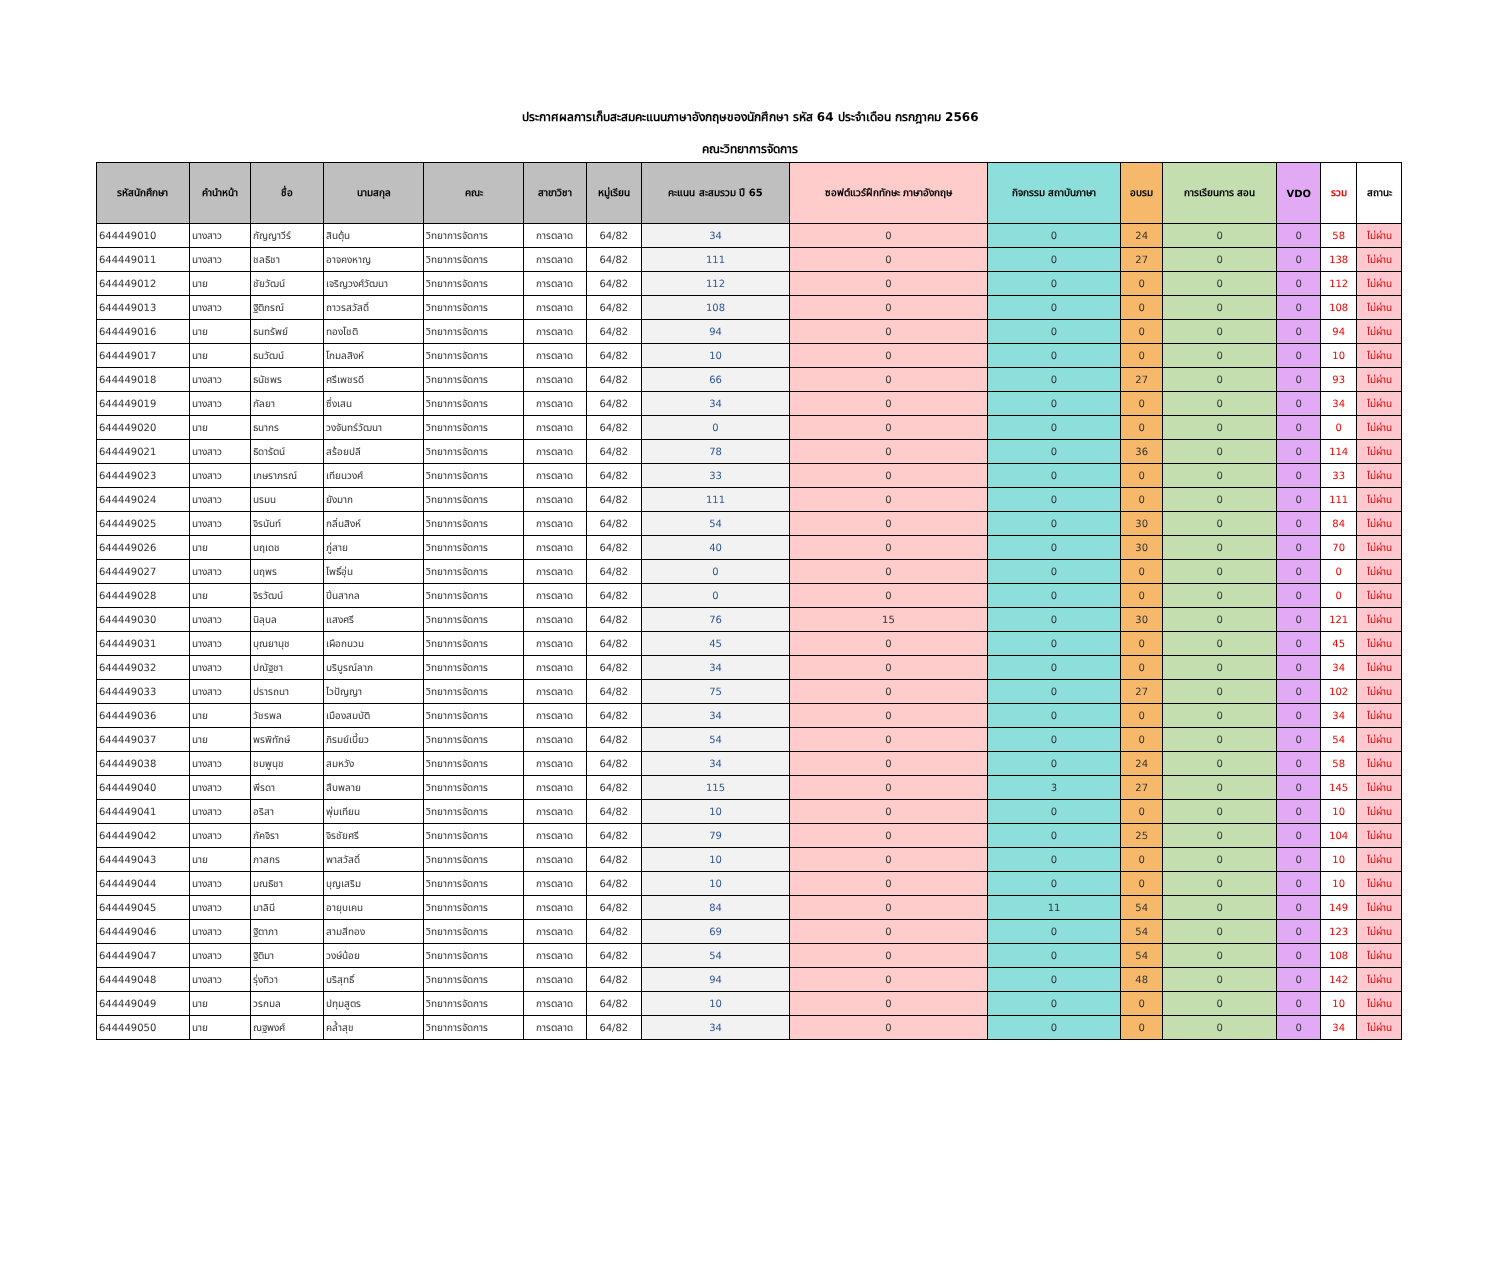ประกาศผลการเก็บสะสมคะแนนภาษาอังกฤษของนักศึกษา รหัส 64 ประจำเดือน กรกฎาคม 2566
คณะวิทยาการจัดการ
| รหัสนักศึกษา | คำนำหน้า | ชื่อ | นามสกุล | คณะ | สาขาวิชา | หมู่เรียน | คะแนน สะสมรวม ปี 65 | ซอฟต์แวร์ฝึกทักษะ ภาษาอังกฤษ | กิจกรรม สถาบันภาษา | อบรม | การเรียนการ สอน | VDO | รวม | สถานะ |
| --- | --- | --- | --- | --- | --- | --- | --- | --- | --- | --- | --- | --- | --- | --- |
| 644449010 | นางสาว | กัญญาวีร์ | สินตุ้น | วิทยาการจัดการ | การตลาด | 64/82 | 34 | 0 | 0 | 24 | 0 | 0 | 58 | ไม่ผ่าน |
| 644449011 | นางสาว | ชลธิชา | อาจคงหาญ | วิทยาการจัดการ | การตลาด | 64/82 | 111 | 0 | 0 | 27 | 0 | 0 | 138 | ไม่ผ่าน |
| 644449012 | นาย | ชัยวัฒน์ | เจริญวงศ์วัฒนา | วิทยาการจัดการ | การตลาด | 64/82 | 112 | 0 | 0 | 0 | 0 | 0 | 112 | ไม่ผ่าน |
| 644449013 | นางสาว | ฐิติภรณ์ | ถาวรสวัสดิ์ | วิทยาการจัดการ | การตลาด | 64/82 | 108 | 0 | 0 | 0 | 0 | 0 | 108 | ไม่ผ่าน |
| 644449016 | นาย | ธนทรัพย์ | ทองโชติ | วิทยาการจัดการ | การตลาด | 64/82 | 94 | 0 | 0 | 0 | 0 | 0 | 94 | ไม่ผ่าน |
| 644449017 | นาย | ธนวัฒน์ | โกมลสิงห์ | วิทยาการจัดการ | การตลาด | 64/82 | 10 | 0 | 0 | 0 | 0 | 0 | 10 | ไม่ผ่าน |
| 644449018 | นางสาว | ธนัชพร | ศรีเพชรดี | วิทยาการจัดการ | การตลาด | 64/82 | 66 | 0 | 0 | 27 | 0 | 0 | 93 | ไม่ผ่าน |
| 644449019 | นางสาว | กัลยา | ซึ่งเสน | วิทยาการจัดการ | การตลาด | 64/82 | 34 | 0 | 0 | 0 | 0 | 0 | 34 | ไม่ผ่าน |
| 644449020 | นาย | ธนากร | วงจันทร์วัฒนา | วิทยาการจัดการ | การตลาด | 64/82 | 0 | 0 | 0 | 0 | 0 | 0 | 0 | ไม่ผ่าน |
| 644449021 | นางสาว | ธิดารัตน์ | สร้อยปลี | วิทยาการจัดการ | การตลาด | 64/82 | 78 | 0 | 0 | 36 | 0 | 0 | 114 | ไม่ผ่าน |
| 644449023 | นางสาว | เกษราภรณ์ | เทียนวงศ์ | วิทยาการจัดการ | การตลาด | 64/82 | 33 | 0 | 0 | 0 | 0 | 0 | 33 | ไม่ผ่าน |
| 644449024 | นางสาว | นรมน | ยังมาก | วิทยาการจัดการ | การตลาด | 64/82 | 111 | 0 | 0 | 0 | 0 | 0 | 111 | ไม่ผ่าน |
| 644449025 | นางสาว | จิรนันท์ | กลิ่นสิงห์ | วิทยาการจัดการ | การตลาด | 64/82 | 54 | 0 | 0 | 30 | 0 | 0 | 84 | ไม่ผ่าน |
| 644449026 | นาย | นฤเดช | ภู่สาย | วิทยาการจัดการ | การตลาด | 64/82 | 40 | 0 | 0 | 30 | 0 | 0 | 70 | ไม่ผ่าน |
| 644449027 | นางสาว | นฤพร | โพธิ์อุ่น | วิทยาการจัดการ | การตลาด | 64/82 | 0 | 0 | 0 | 0 | 0 | 0 | 0 | ไม่ผ่าน |
| 644449028 | นาย | จิรวัฒน์ | ปิ่นสากล | วิทยาการจัดการ | การตลาด | 64/82 | 0 | 0 | 0 | 0 | 0 | 0 | 0 | ไม่ผ่าน |
| 644449030 | นางสาว | นิลุบล | แสงศรี | วิทยาการจัดการ | การตลาด | 64/82 | 76 | 15 | 0 | 30 | 0 | 0 | 121 | ไม่ผ่าน |
| 644449031 | นางสาว | บุณยานุช | เผือกนวน | วิทยาการจัดการ | การตลาด | 64/82 | 45 | 0 | 0 | 0 | 0 | 0 | 45 | ไม่ผ่าน |
| 644449032 | นางสาว | ปณัฐชา | บริบูรณ์ลาภ | วิทยาการจัดการ | การตลาด | 64/82 | 34 | 0 | 0 | 0 | 0 | 0 | 34 | ไม่ผ่าน |
| 644449033 | นางสาว | ปรารถนา | ไวปัญญา | วิทยาการจัดการ | การตลาด | 64/82 | 75 | 0 | 0 | 27 | 0 | 0 | 102 | ไม่ผ่าน |
| 644449036 | นาย | วัชรพล | เมืองสมบัติ | วิทยาการจัดการ | การตลาด | 64/82 | 34 | 0 | 0 | 0 | 0 | 0 | 34 | ไม่ผ่าน |
| 644449037 | นาย | พรพิทักษ์ | ภิรมย์เบี้ยว | วิทยาการจัดการ | การตลาด | 64/82 | 54 | 0 | 0 | 0 | 0 | 0 | 54 | ไม่ผ่าน |
| 644449038 | นางสาว | ชมพูนุช | สมหวัง | วิทยาการจัดการ | การตลาด | 64/82 | 34 | 0 | 0 | 24 | 0 | 0 | 58 | ไม่ผ่าน |
| 644449040 | นางสาว | พีรดา | สืบพลาย | วิทยาการจัดการ | การตลาด | 64/82 | 115 | 0 | 3 | 27 | 0 | 0 | 145 | ไม่ผ่าน |
| 644449041 | นางสาว | อริสา | พุ่มเทียน | วิทยาการจัดการ | การตลาด | 64/82 | 10 | 0 | 0 | 0 | 0 | 0 | 10 | ไม่ผ่าน |
| 644449042 | นางสาว | ภัคจิรา | จิรชัยศรี | วิทยาการจัดการ | การตลาด | 64/82 | 79 | 0 | 0 | 25 | 0 | 0 | 104 | ไม่ผ่าน |
| 644449043 | นาย | ภาสกร | พาสวัสดิ์ | วิทยาการจัดการ | การตลาด | 64/82 | 10 | 0 | 0 | 0 | 0 | 0 | 10 | ไม่ผ่าน |
| 644449044 | นางสาว | มณธิชา | บุญเสริม | วิทยาการจัดการ | การตลาด | 64/82 | 10 | 0 | 0 | 0 | 0 | 0 | 10 | ไม่ผ่าน |
| 644449045 | นางสาว | มาลินี | อายุบเคน | วิทยาการจัดการ | การตลาด | 64/82 | 84 | 0 | 11 | 54 | 0 | 0 | 149 | ไม่ผ่าน |
| 644449046 | นางสาว | ฐิตาภา | สามสีทอง | วิทยาการจัดการ | การตลาด | 64/82 | 69 | 0 | 0 | 54 | 0 | 0 | 123 | ไม่ผ่าน |
| 644449047 | นางสาว | ฐิติมา | วงษ์น้อย | วิทยาการจัดการ | การตลาด | 64/82 | 54 | 0 | 0 | 54 | 0 | 0 | 108 | ไม่ผ่าน |
| 644449048 | นางสาว | รุ่งทิวา | บริสุทธิ์ | วิทยาการจัดการ | การตลาด | 64/82 | 94 | 0 | 0 | 48 | 0 | 0 | 142 | ไม่ผ่าน |
| 644449049 | นาย | วรกมล | ปทุมสูตร | วิทยาการจัดการ | การตลาด | 64/82 | 10 | 0 | 0 | 0 | 0 | 0 | 10 | ไม่ผ่าน |
| 644449050 | นาย | ณฐพงศ์ | คล้ำสุข | วิทยาการจัดการ | การตลาด | 64/82 | 34 | 0 | 0 | 0 | 0 | 0 | 34 | ไม่ผ่าน |